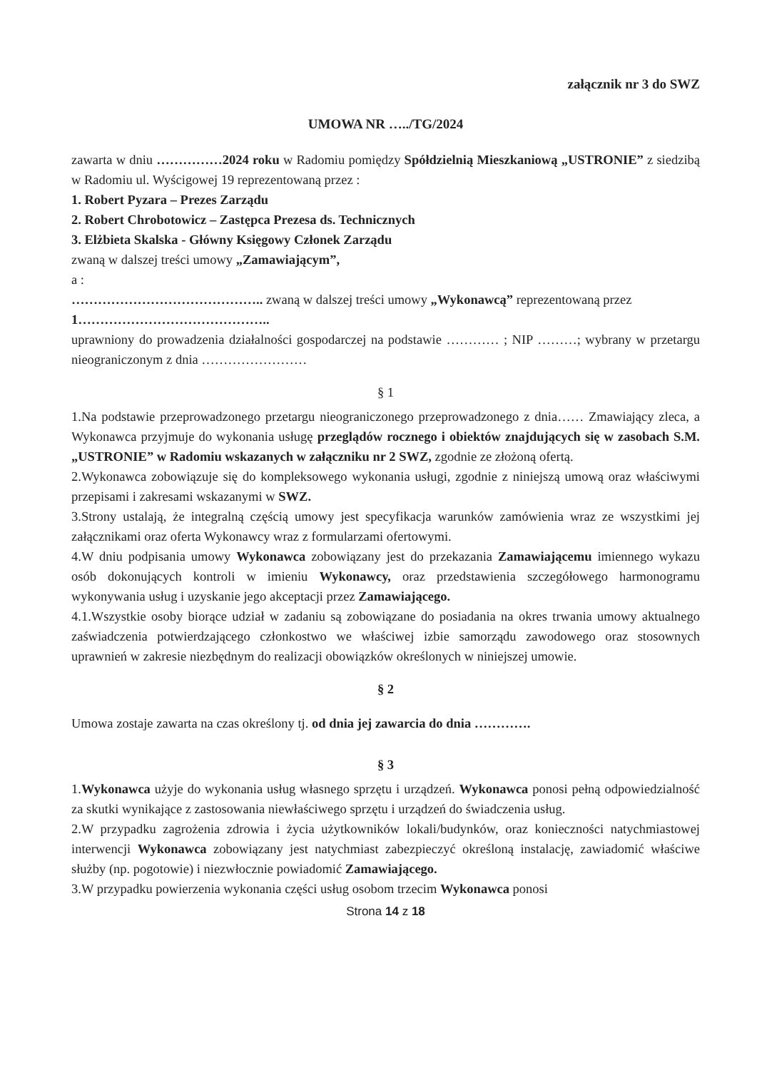załącznik nr 3 do SWZ
UMOWA NR …../TG/2024
zawarta w dniu ……………2024 roku w Radomiu pomiędzy Spółdzielnią Mieszkaniową „USTRONIE” z siedzibą w Radomiu ul. Wyścigowej 19 reprezentowaną przez :
1. Robert Pyzara – Prezes Zarządu
2. Robert Chrobotowicz – Zastępca Prezesa ds. Technicznych
3. Elżbieta Skalska - Główny Księgowy Członek Zarządu
zwaną w dalszej treści umowy „Zamawiającym”,
a :
…………………………………….. zwaną w dalszej treści umowy „Wykonawcą” reprezentowaną przez
1……………………………………..
uprawniony do prowadzenia działalności gospodarczej na podstawie ………… ; NIP ………; wybrany w przetargu nieograniczonym z dnia ……………………
§ 1
1.Na podstawie przeprowadzonego przetargu nieograniczonego przeprowadzonego z dnia…… Zmawiający zleca, a Wykonawca przyjmuje do wykonania usługę przeglądów rocznego i obiektów znajdujących się w zasobach S.M. „USTRONIE” w Radomiu wskazanych w załączniku nr 2 SWZ, zgodnie ze złożoną ofertą.
2.Wykonawca zobowiązuje się do kompleksowego wykonania usługi, zgodnie z niniejszą umową oraz właściwymi przepisami i zakresami wskazanymi w SWZ.
3.Strony ustalają, że integralną częścią umowy jest specyfikacja warunków zamówienia wraz ze wszystkimi jej załącznikami oraz oferta Wykonawcy wraz z formularzami ofertowymi.
4.W dniu podpisania umowy Wykonawca zobowiązany jest do przekazania Zamawiającemu imiennego wykazu osób dokonujących kontroli w imieniu Wykonawcy, oraz przedstawienia szczegółowego harmonogramu wykonywania usług i uzyskanie jego akceptacji przez Zamawiającego.
4.1.Wszystkie osoby biorące udział w zadaniu są zobowiązane do posiadania na okres trwania umowy aktualnego zaświadczenia potwierdzającego członkostwo we właściwej izbie samorządu zawodowego oraz stosownych uprawnień w zakresie niezbędnym do realizacji obowiązków określonych w niniejszej umowie.
§ 2
Umowa zostaje zawarta na czas określony tj. od dnia jej zawarcia do dnia ………….
§ 3
1.Wykonawca użyje do wykonania usług własnego sprzętu i urządzeń. Wykonawca ponosi pełną odpowiedzialność za skutki wynikające z zastosowania niewłaściwego sprzętu i urządzeń do świadczenia usług.
2.W przypadku zagrożenia zdrowia i życia użytkowników lokali/budynków, oraz konieczności natychmiastowej interwencji Wykonawca zobowiązany jest natychmiast zabezpieczyć określoną instalację, zawiadomić właściwe służby (np. pogotowie) i niezwłocznie powiadomić Zamawiającego.
3.W przypadku powierzenia wykonania części usług osobom trzecim Wykonawca ponosi
Strona 14 z 18